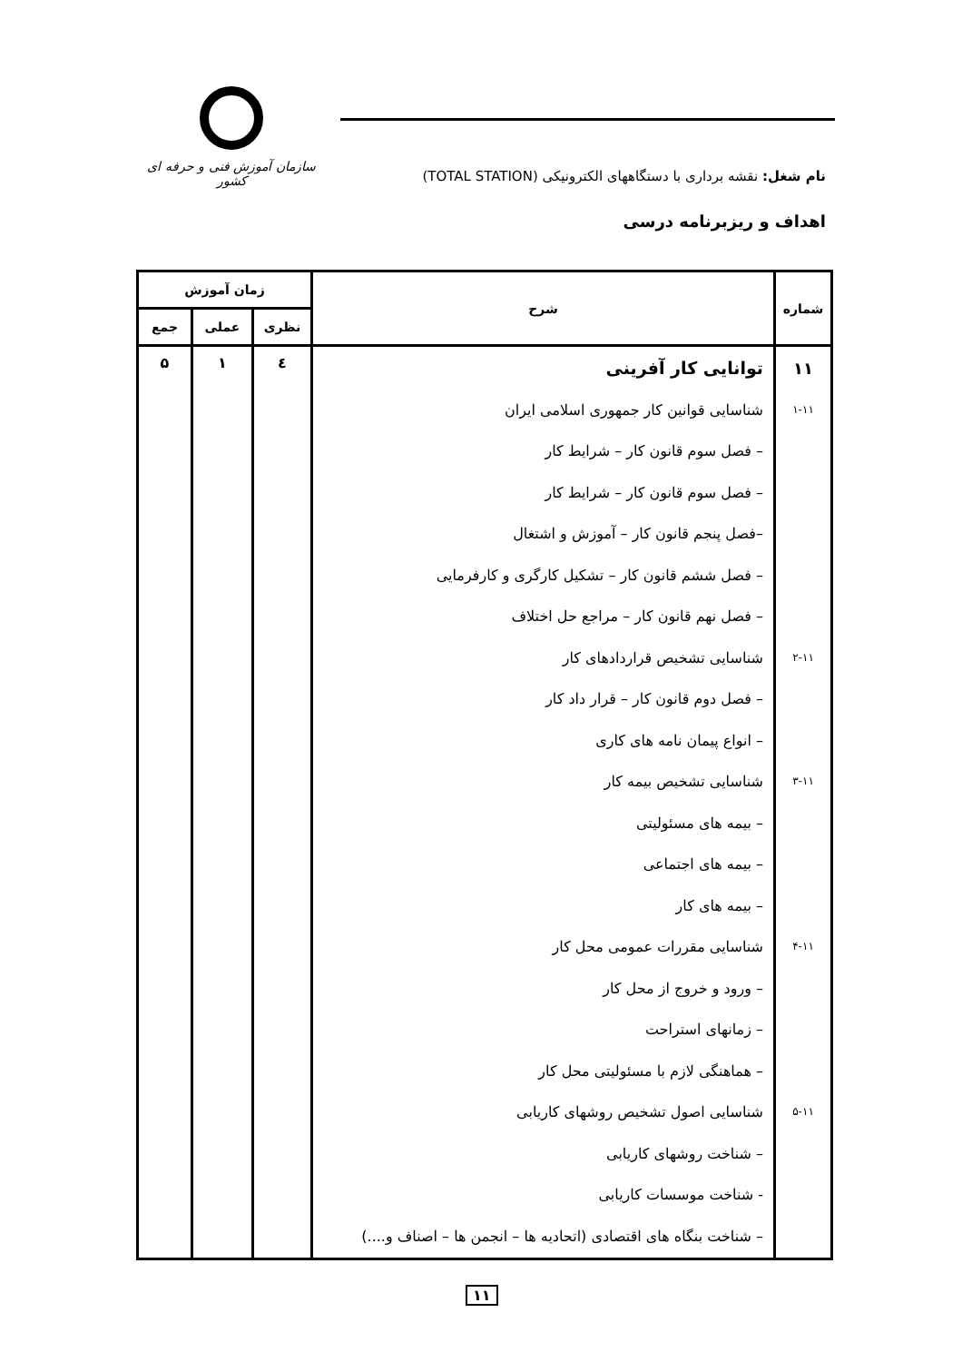سازمان آموزش فنی و حرفه ای کشور
نام شغل: نقشه برداری با دستگاههای الکترونیکی (TOTAL STATION)
اهداف و ریزبرنامه درسی
| شماره | شرح | زمان آموزش | | |
| --- | --- | --- | --- | --- |
| | | نظری | عملی | جمع |
| ۱۱ ۱-۱۱ ۲-۱۱ ۳-۱۱ ۴-۱۱ ۵-۱۱ | توانایی کار آفرینی شناسایی قوانین کار جمهوری اسلامی ایران – فصل سوم قانون کار – شرایط کار – فصل سوم قانون کار – شرایط کار –فصل پنجم قانون کار – آموزش و اشتغال – فصل ششم قانون کار – تشکیل کارگری و کارفرمایی – فصل نهم قانون کار – مراجع حل اختلاف شناسایی تشخیص قراردادهای کار – فصل دوم قانون کار – قرار داد کار – انواع پیمان نامه های کاری شناسایی تشخیص بیمه کار – بیمه های مسئولیتی – بیمه های اجتماعی – بیمه های کار شناسایی مقررات عمومی محل کار – ورود و خروج از محل کار – زمانهای استراحت – هماهنگی لازم با مسئولیتی محل کار شناسایی اصول تشخیص روشهای کاریابی – شناخت روشهای کاریابی - شناخت موسسات کاریابی – شناخت بنگاه های اقتصادی (اتحادیه ها – انجمن ها – اصناف و....) | ٤ | ۱ | ۵ |
۱۱